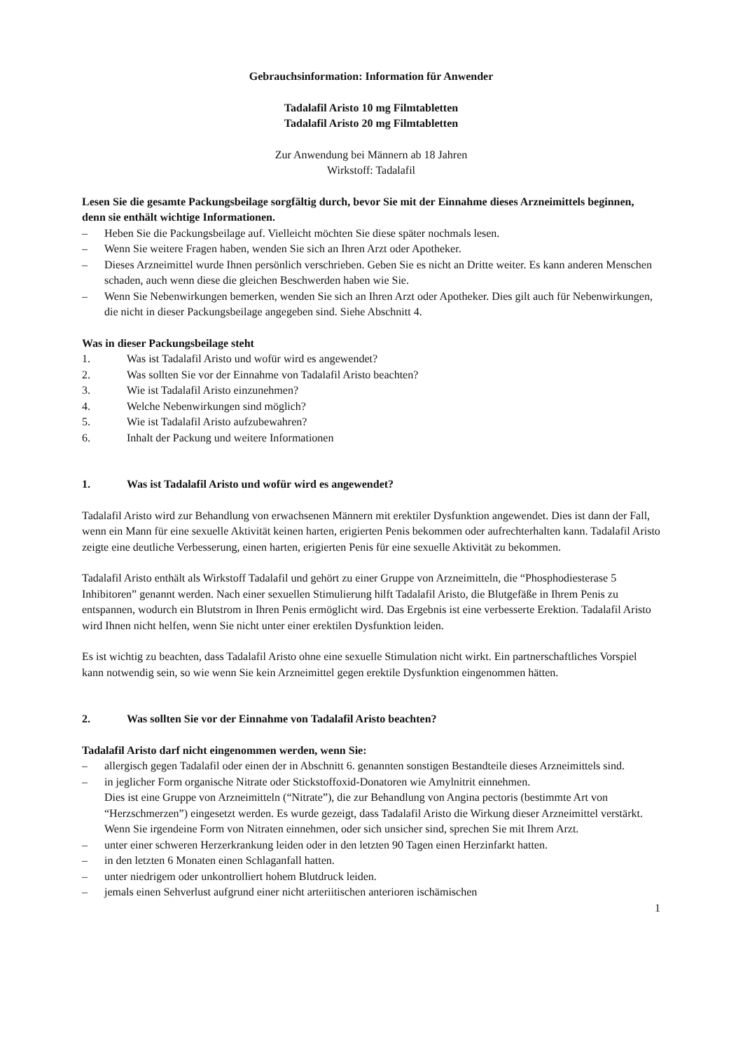Gebrauchsinformation: Information für Anwender
Tadalafil Aristo 10 mg Filmtabletten
Tadalafil Aristo 20 mg Filmtabletten
Zur Anwendung bei Männern ab 18 Jahren
Wirkstoff: Tadalafil
Lesen Sie die gesamte Packungsbeilage sorgfältig durch, bevor Sie mit der Einnahme dieses Arzneimittels beginnen, denn sie enthält wichtige Informationen.
– Heben Sie die Packungsbeilage auf. Vielleicht möchten Sie diese später nochmals lesen.
– Wenn Sie weitere Fragen haben, wenden Sie sich an Ihren Arzt oder Apotheker.
– Dieses Arzneimittel wurde Ihnen persönlich verschrieben. Geben Sie es nicht an Dritte weiter. Es kann anderen Menschen schaden, auch wenn diese die gleichen Beschwerden haben wie Sie.
– Wenn Sie Nebenwirkungen bemerken, wenden Sie sich an Ihren Arzt oder Apotheker. Dies gilt auch für Nebenwirkungen, die nicht in dieser Packungsbeilage angegeben sind. Siehe Abschnitt 4.
Was in dieser Packungsbeilage steht
1. Was ist Tadalafil Aristo und wofür wird es angewendet?
2. Was sollten Sie vor der Einnahme von Tadalafil Aristo beachten?
3. Wie ist Tadalafil Aristo einzunehmen?
4. Welche Nebenwirkungen sind möglich?
5. Wie ist Tadalafil Aristo aufzubewahren?
6. Inhalt der Packung und weitere Informationen
1. Was ist Tadalafil Aristo und wofür wird es angewendet?
Tadalafil Aristo wird zur Behandlung von erwachsenen Männern mit erektiler Dysfunktion angewendet. Dies ist dann der Fall, wenn ein Mann für eine sexuelle Aktivität keinen harten, erigierten Penis bekommen oder aufrechterhalten kann. Tadalafil Aristo zeigte eine deutliche Verbesserung, einen harten, erigierten Penis für eine sexuelle Aktivität zu bekommen.
Tadalafil Aristo enthält als Wirkstoff Tadalafil und gehört zu einer Gruppe von Arzneimitteln, die “Phosphodiesterase 5 Inhibitoren” genannt werden. Nach einer sexuellen Stimulierung hilft Tadalafil Aristo, die Blutgefäße in Ihrem Penis zu entspannen, wodurch ein Blutstrom in Ihren Penis ermöglicht wird. Das Ergebnis ist eine verbesserte Erektion. Tadalafil Aristo wird Ihnen nicht helfen, wenn Sie nicht unter einer erektilen Dysfunktion leiden.
Es ist wichtig zu beachten, dass Tadalafil Aristo ohne eine sexuelle Stimulation nicht wirkt. Ein partnerschaftliches Vorspiel kann notwendig sein, so wie wenn Sie kein Arzneimittel gegen erektile Dysfunktion eingenommen hätten.
2. Was sollten Sie vor der Einnahme von Tadalafil Aristo beachten?
Tadalafil Aristo darf nicht eingenommen werden, wenn Sie:
– allergisch gegen Tadalafil oder einen der in Abschnitt 6. genannten sonstigen Bestandteile dieses Arzneimittels sind.
– in jeglicher Form organische Nitrate oder Stickstoffoxid-Donatoren wie Amylnitrit einnehmen.
Dies ist eine Gruppe von Arzneimitteln (“Nitrate”), die zur Behandlung von Angina pectoris (bestimmte Art von “Herzschmerzen”) eingesetzt werden. Es wurde gezeigt, dass Tadalafil Aristo die Wirkung dieser Arzneimittel verstärkt. Wenn Sie irgendeine Form von Nitraten einnehmen, oder sich unsicher sind, sprechen Sie mit Ihrem Arzt.
– unter einer schweren Herzerkrankung leiden oder in den letzten 90 Tagen einen Herzinfarkt hatten.
– in den letzten 6 Monaten einen Schlaganfall hatten.
– unter niedrigem oder unkontrolliert hohem Blutdruck leiden.
– jemals einen Sehverlust aufgrund einer nicht arteriitischen anterioren ischämischen
1